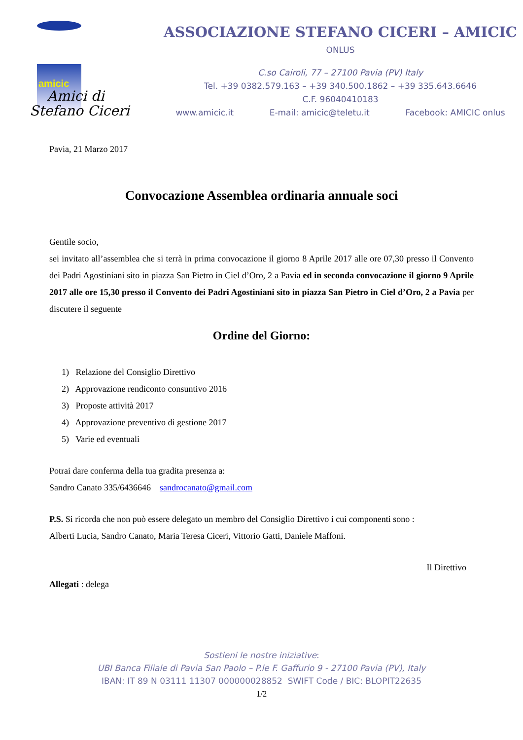amicic
Amici di
Stefano Ciceri
ASSOCIAZIONE STEFANO CICERI – AMICIC
ONLUS
C.so Cairoli, 77 – 27100 Pavia (PV) Italy
Tel. +39 0382.579.163 – +39 340.500.1862 – +39 335.643.6646
C.F. 96040410183
www.amicic.it E-mail: amicic@teletu.it Facebook: AMICIC onlus
Pavia, 21 Marzo 2017
Convocazione Assemblea ordinaria annuale soci
Gentile socio,
sei invitato all’assemblea che si terrà in prima convocazione il giorno 8 Aprile 2017 alle ore 07,30 presso il Convento dei Padri Agostiniani sito in piazza San Pietro in Ciel d’Oro, 2 a Pavia ed in seconda convocazione il giorno 9 Aprile 2017 alle ore 15,30 presso il Convento dei Padri Agostiniani sito in piazza San Pietro in Ciel d’Oro, 2 a Pavia per discutere il seguente
Ordine del Giorno:
1) Relazione del Consiglio Direttivo
2) Approvazione rendiconto consuntivo 2016
3) Proposte attività 2017
4) Approvazione preventivo di gestione 2017
5) Varie ed eventuali
Potrai dare conferma della tua gradita presenza a:
Sandro Canato 335/6436646 sandrocanato@gmail.com
P.S. Si ricorda che non può essere delegato un membro del Consiglio Direttivo i cui componenti sono :
Alberti Lucia, Sandro Canato, Maria Teresa Ciceri, Vittorio Gatti, Daniele Maffoni.
Il Direttivo
Allegati : delega
Sostieni le nostre iniziative:
UBI Banca Filiale di Pavia San Paolo – P.le F. Gaffurio 9 - 27100 Pavia (PV), Italy
IBAN: IT 89 N 03111 11307 000000028852 SWIFT Code / BIC: BLOPIT22635
1/2